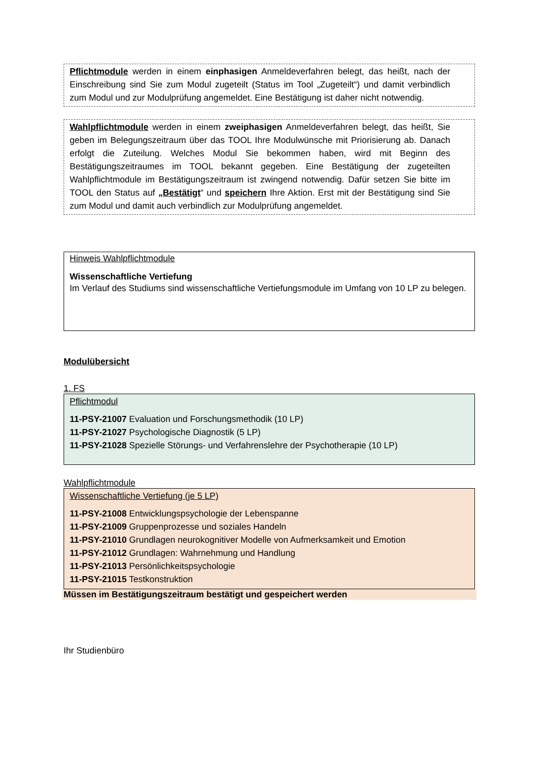Pflichtmodule werden in einem einphasigen Anmeldeverfahren belegt, das heißt, nach der Einschreibung sind Sie zum Modul zugeteilt (Status im Tool „Zugeteilt“) und damit verbindlich zum Modul und zur Modulprüfung angemeldet. Eine Bestätigung ist daher nicht notwendig.
Wahlpflichtmodule werden in einem zweiphasigen Anmeldeverfahren belegt, das heißt, Sie geben im Belegungszeitraum über das TOOL Ihre Modulwünsche mit Priorisierung ab. Danach erfolgt die Zuteilung. Welches Modul Sie bekommen haben, wird mit Beginn des Bestätigungszeitraumes im TOOL bekannt gegeben. Eine Bestätigung der zugeteilten Wahlpflichtmodule im Bestätigungszeitraum ist zwingend notwendig. Dafür setzen Sie bitte im TOOL den Status auf „Bestätigt“ und speichern Ihre Aktion. Erst mit der Bestätigung sind Sie zum Modul und damit auch verbindlich zur Modulprüfung angemeldet.
Hinweis Wahlpflichtmodule
Wissenschaftliche Vertiefung
Im Verlauf des Studiums sind wissenschaftliche Vertiefungsmodule im Umfang von 10 LP zu belegen.
Modulübersicht
1. FS
Pflichtmodul
11-PSY-21007 Evaluation und Forschungsmethodik (10 LP)
11-PSY-21027 Psychologische Diagnostik (5 LP)
11-PSY-21028 Spezielle Störungs- und Verfahrenslehre der Psychotherapie (10 LP)
Wahlpflichtmodule
Wissenschaftliche Vertiefung (je 5 LP)
11-PSY-21008 Entwicklungspsychologie der Lebenspanne
11-PSY-21009 Gruppenprozesse und soziales Handeln
11-PSY-21010 Grundlagen neurokognitiver Modelle von Aufmerksamkeit und Emotion
11-PSY-21012 Grundlagen: Wahrnehmung und Handlung
11-PSY-21013 Persönlichkeitspsychologie
11-PSY-21015 Testkonstruktion
Müssen im Bestätigungszeitraum bestätigt und gespeichert werden
Ihr Studienbüro